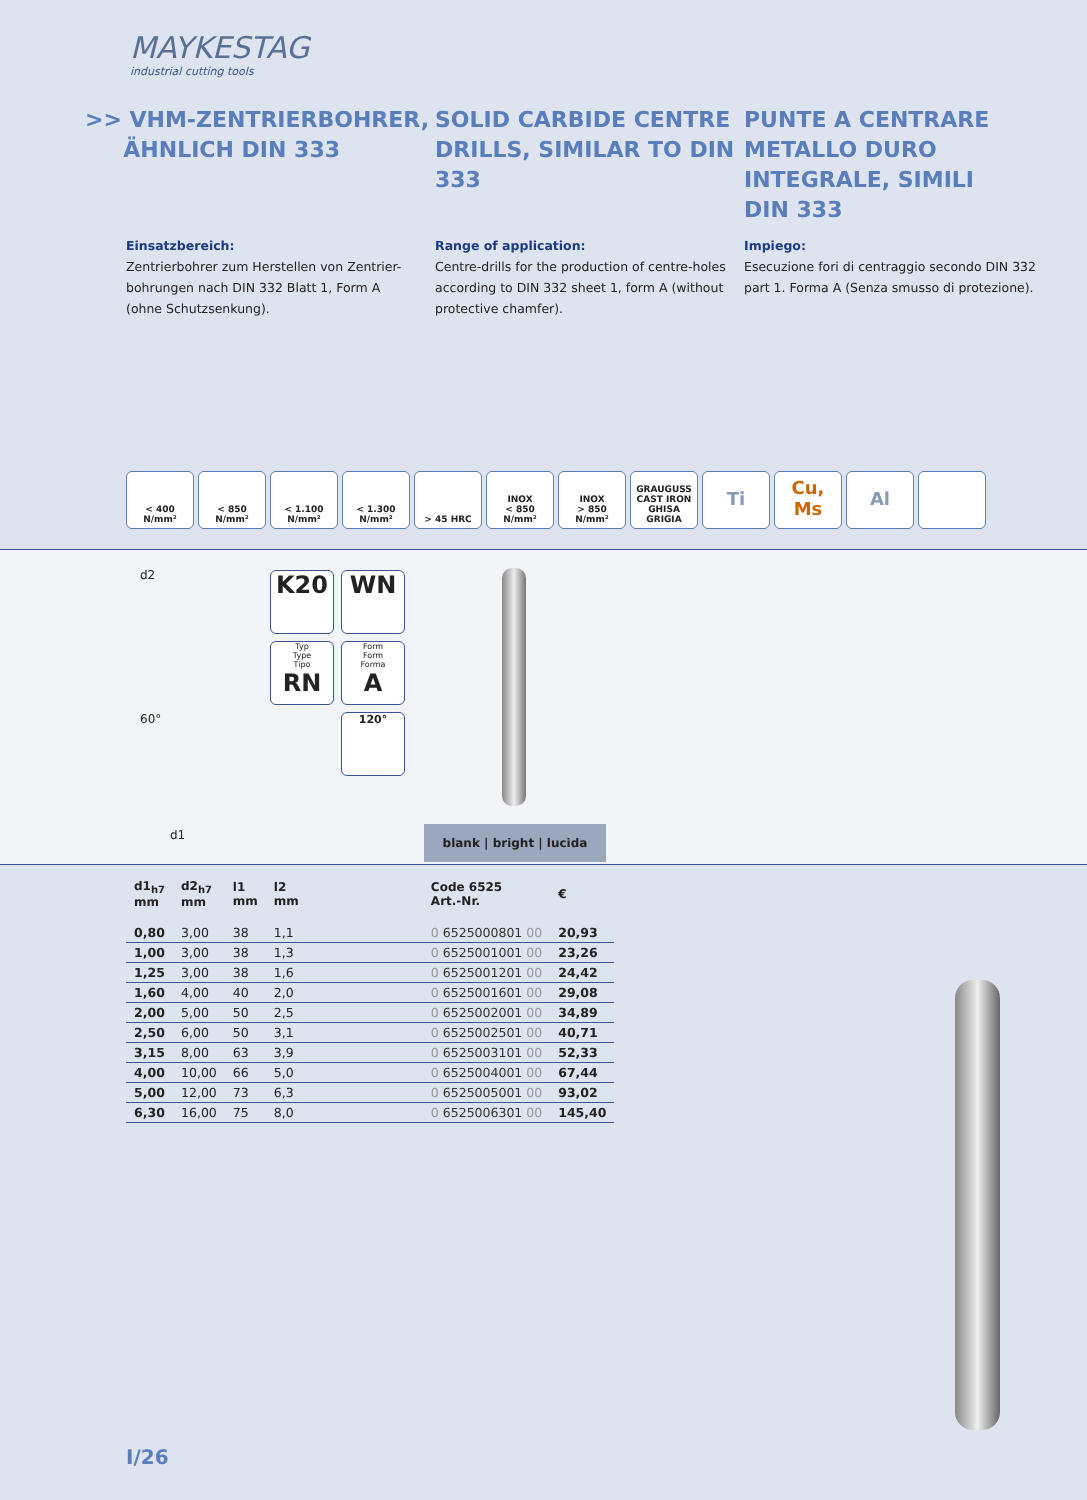MAYKESTAG
industrial cutting tools
>> VHM-ZENTRIERBOHRER,
ÄHNLICH DIN 333
SOLID CARBIDE CENTRE DRILLS, SIMILAR TO DIN 333
PUNTE A CENTRARE METALLO DURO INTEGRALE, SIMILI DIN 333
Einsatzbereich:
Zentrierbohrer zum Herstellen von Zentrier-
bohrungen nach DIN 332 Blatt 1, Form A
(ohne Schutzsenkung).
Range of application:
Centre-drills for the production of centre-holes
according to DIN 332 sheet 1, form A (without
protective chamfer).
Impiego:
Esecuzione fori di centraggio secondo DIN 332
part 1. Forma A (Senza smusso di protezione).
< 400 N/mm² < 850 N/mm² < 1.100 N/mm²
< 1.300 N/mm²
> 45 HRC INOX
< 850 N/mm²
INOX
> 850 N/mm²
GRAUGUSS CAST IRON GHISA GRIGIA
Ti Cu, Ms Al
d2
60°
d1
K20
WN
Typ
Type
Tipo
RN
Form
Form
Forma
A
120°
blank | bright | lucida
| d1<sub>h7</sub> mm | d2<sub>h7</sub> mm | l1 mm | l2 mm | | Code 6525 Art.-Nr. | € |
| --- | --- | --- | --- | --- | --- | --- |
| 0,80 | 3,00 | 38 | 1,1 | | 0 6525000801 00 | 20,93 |
| 1,00 | 3,00 | 38 | 1,3 | | 0 6525001001 00 | 23,26 |
| 1,25 | 3,00 | 38 | 1,6 | | 0 6525001201 00 | 24,42 |
| 1,60 | 4,00 | 40 | 2,0 | | 0 6525001601 00 | 29,08 |
| 2,00 | 5,00 | 50 | 2,5 | | 0 6525002001 00 | 34,89 |
| 2,50 | 6,00 | 50 | 3,1 | | 0 6525002501 00 | 40,71 |
| 3,15 | 8,00 | 63 | 3,9 | | 0 6525003101 00 | 52,33 |
| 4,00 | 10,00 | 66 | 5,0 | | 0 6525004001 00 | 67,44 |
| 5,00 | 12,00 | 73 | 6,3 | | 0 6525005001 00 | 93,02 |
| 6,30 | 16,00 | 75 | 8,0 | | 0 6525006301 00 | 145,40 |
I/26